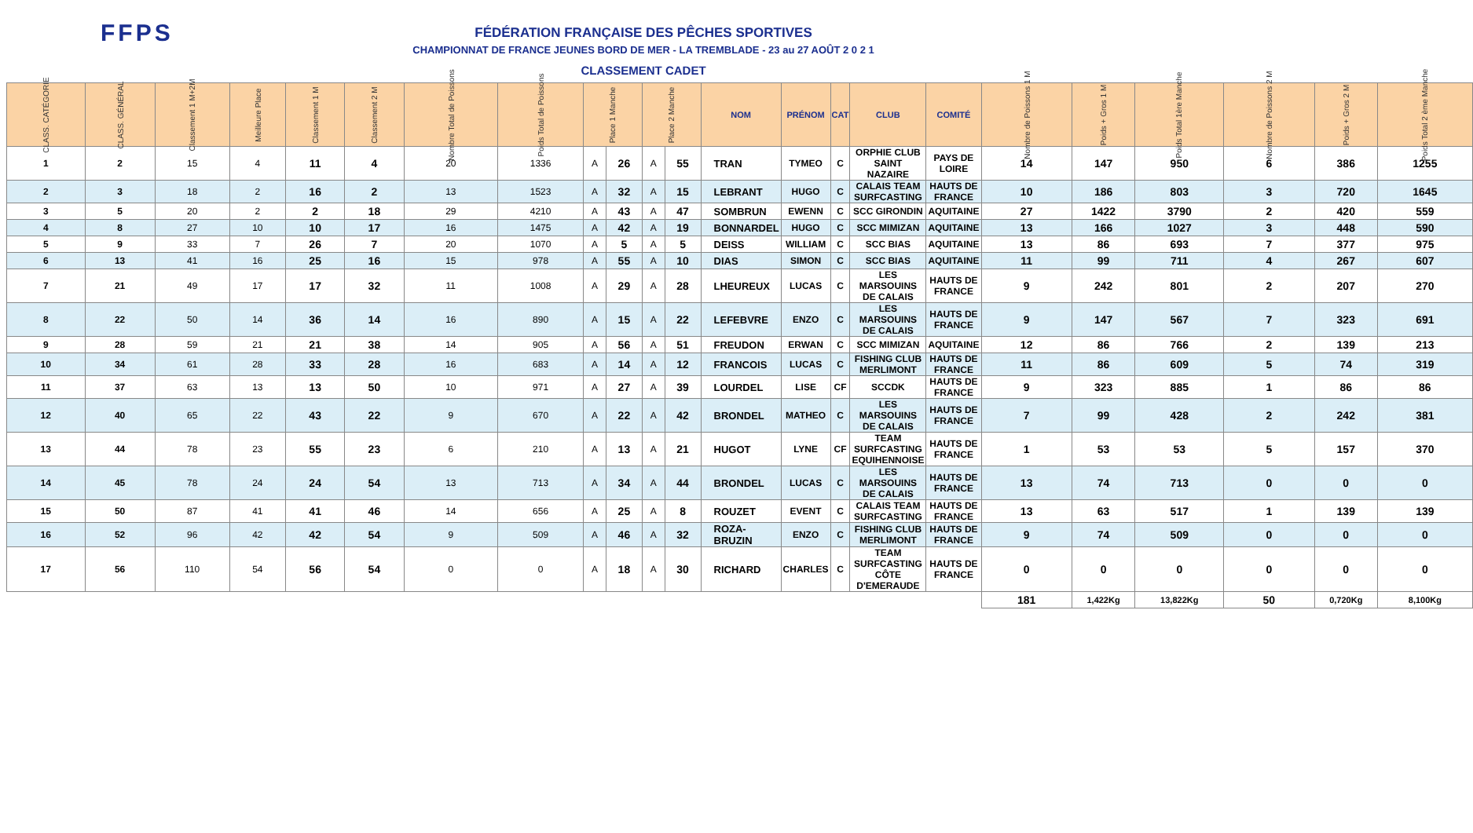FFPS
FÉDÉRATION FRANÇAISE DES PÊCHES SPORTIVES
CHAMPIONNAT DE FRANCE JEUNES BORD DE MER - LA TREMBLADE - 23 au 27 AOÛT 2 0 2 1
CLASSEMENT CADET
| CLASS. CATÉGORIE | CLASS. GÉNÉRAL | Classement 1 M+2M | Meilleure Place | Classement 1 M | Classement 2 M | Nombre Total de Poissons | Poids Total de Poissons | Place 1 Manche | | Place 2 Manche | | NOM | PRÉNOM | CAT | CLUB | COMITÉ | Nombre de Poissons 1 M | Poids + Gros 1 M | Poids Total 1ère Manche | Nombre de Poissons 2 M | Poids + Gros 2 M | Poids Total 2 ème Manche |
| --- | --- | --- | --- | --- | --- | --- | --- | --- | --- | --- | --- | --- | --- | --- | --- | --- | --- | --- | --- | --- | --- | --- |
| 1 | 2 | 15 | 4 | 11 | 4 | 20 | 1336 | A | 26 | A | 55 | TRAN | TYMEO | C | ORPHIE CLUB SAINT NAZAIRE | PAYS DE LOIRE | 14 | 147 | 950 | 6 | 386 | 1255 |
| 2 | 3 | 18 | 2 | 16 | 2 | 13 | 1523 | A | 32 | A | 15 | LEBRANT | HUGO | C | CALAIS TEAM SURFCASTING | HAUTS DE FRANCE | 10 | 186 | 803 | 3 | 720 | 1645 |
| 3 | 5 | 20 | 2 | 2 | 18 | 29 | 4210 | A | 43 | A | 47 | SOMBRUN | EWENN | C | SCC GIRONDIN | AQUITAINE | 27 | 1422 | 3790 | 2 | 420 | 559 |
| 4 | 8 | 27 | 10 | 10 | 17 | 16 | 1475 | A | 42 | A | 19 | BONNARDEL | HUGO | C | SCC MIMIZAN | AQUITAINE | 13 | 166 | 1027 | 3 | 448 | 590 |
| 5 | 9 | 33 | 7 | 26 | 7 | 20 | 1070 | A | 5 | A | 5 | DEISS | WILLIAM | C | SCC BIAS | AQUITAINE | 13 | 86 | 693 | 7 | 377 | 975 |
| 6 | 13 | 41 | 16 | 25 | 16 | 15 | 978 | A | 55 | A | 10 | DIAS | SIMON | C | SCC BIAS | AQUITAINE | 11 | 99 | 711 | 4 | 267 | 607 |
| 7 | 21 | 49 | 17 | 17 | 32 | 11 | 1008 | A | 29 | A | 28 | LHEUREUX | LUCAS | C | LES MARSOUINS DE CALAIS | HAUTS DE FRANCE | 9 | 242 | 801 | 2 | 207 | 270 |
| 8 | 22 | 50 | 14 | 36 | 14 | 16 | 890 | A | 15 | A | 22 | LEFEBVRE | ENZO | C | LES MARSOUINS DE CALAIS | HAUTS DE FRANCE | 9 | 147 | 567 | 7 | 323 | 691 |
| 9 | 28 | 59 | 21 | 21 | 38 | 14 | 905 | A | 56 | A | 51 | FREUDON | ERWAN | C | SCC MIMIZAN | AQUITAINE | 12 | 86 | 766 | 2 | 139 | 213 |
| 10 | 34 | 61 | 28 | 33 | 28 | 16 | 683 | A | 14 | A | 12 | FRANCOIS | LUCAS | C | FISHING CLUB MERLIMONT | HAUTS DE FRANCE | 11 | 86 | 609 | 5 | 74 | 319 |
| 11 | 37 | 63 | 13 | 13 | 50 | 10 | 971 | A | 27 | A | 39 | LOURDEL | LISE | CF | SCCDK | HAUTS DE FRANCE | 9 | 323 | 885 | 1 | 86 | 86 |
| 12 | 40 | 65 | 22 | 43 | 22 | 9 | 670 | A | 22 | A | 42 | BRONDEL | MATHEO | C | LES MARSOUINS DE CALAIS | HAUTS DE FRANCE | 7 | 99 | 428 | 2 | 242 | 381 |
| 13 | 44 | 78 | 23 | 55 | 23 | 6 | 210 | A | 13 | A | 21 | HUGOT | LYNE | CF | TEAM SURFCASTING EQUIHENNOISE | HAUTS DE FRANCE | 1 | 53 | 53 | 5 | 157 | 370 |
| 14 | 45 | 78 | 24 | 24 | 54 | 13 | 713 | A | 34 | A | 44 | BRONDEL | LUCAS | C | LES MARSOUINS DE CALAIS | HAUTS DE FRANCE | 13 | 74 | 713 | 0 | 0 | 0 |
| 15 | 50 | 87 | 41 | 41 | 46 | 14 | 656 | A | 25 | A | 8 | ROUZET | EVENT | C | CALAIS TEAM SURFCASTING | HAUTS DE FRANCE | 13 | 63 | 517 | 1 | 139 | 139 |
| 16 | 52 | 96 | 42 | 42 | 54 | 9 | 509 | A | 46 | A | 32 | ROZA-BRUZIN | ENZO | C | FISHING CLUB MERLIMONT | HAUTS DE FRANCE | 9 | 74 | 509 | 0 | 0 | 0 |
| 17 | 56 | 110 | 54 | 56 | 54 | 0 | 0 | A | 18 | A | 30 | RICHARD | CHARLES | C | TEAM SURFCASTING CÔTE D'EMERAUDE | HAUTS DE FRANCE | 0 | 0 | 0 | 0 | 0 | 0 |
| | | | | | | | | | | | | | | | | | 181 | 1,422Kg | 13,822Kg | 50 | 0,720Kg | 8,100Kg |